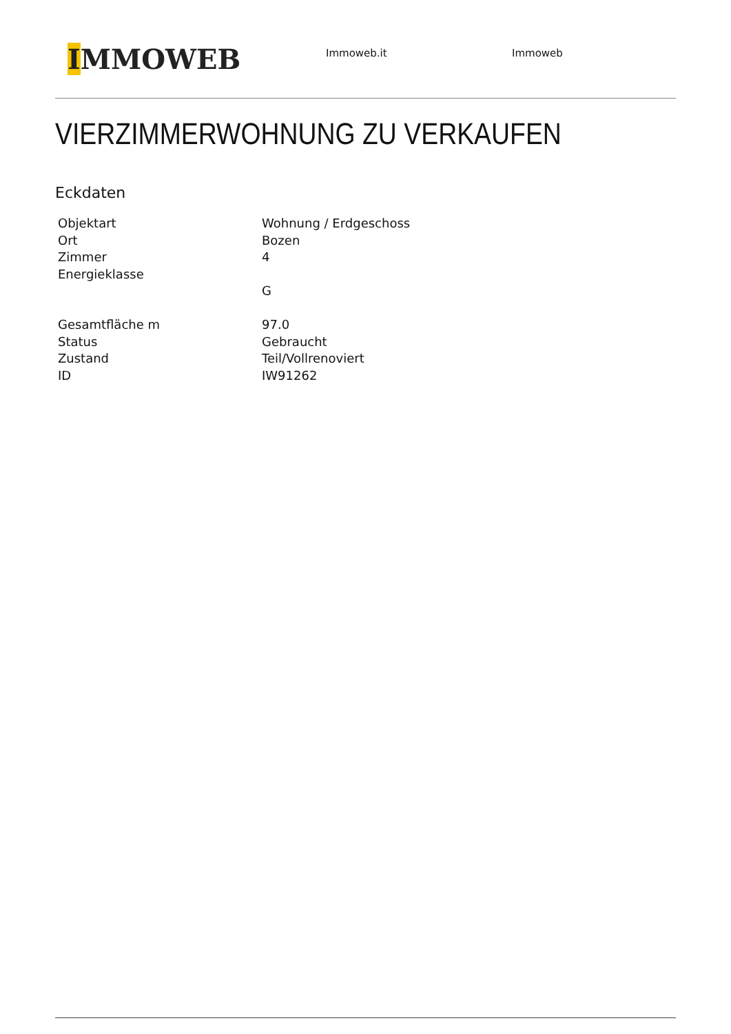IMMOWEB
Immoweb.it Immoweb
VIERZIMMERWOHNUNG ZU VERKAUFEN
Eckdaten
| Objektart | Wohnung / Erdgeschoss |
| Ort | Bozen |
| Zimmer | 4 |
| Energieklasse | G |
| Gesamtfläche m | 97.0 |
| Status | Gebraucht |
| Zustand | Teil/Vollrenoviert |
| ID | IW91262 |